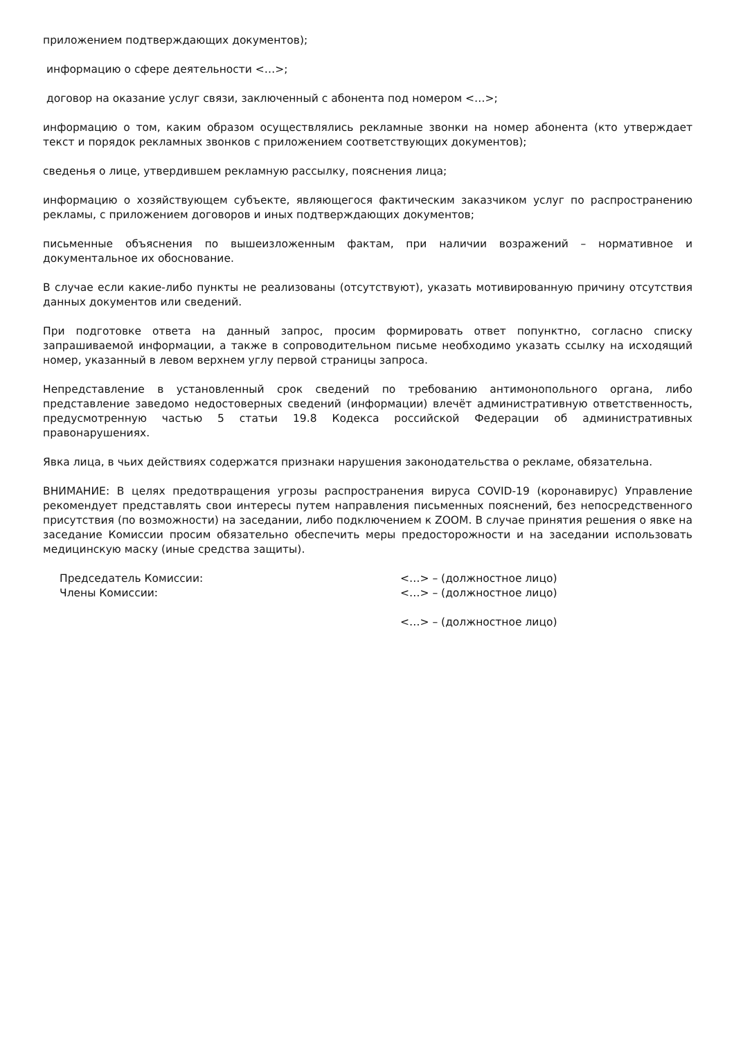приложением подтверждающих документов);
информацию о сфере деятельности <…>;
договор на оказание услуг связи, заключенный с абонента под номером <…>;
информацию о том, каким образом осуществлялись рекламные звонки на номер абонента (кто утверждает текст и порядок рекламных звонков с приложением соответствующих документов);
сведенья о лице, утвердившем рекламную рассылку, пояснения лица;
информацию о хозяйствующем субъекте, являющегося фактическим заказчиком услуг по распространению рекламы, с приложением договоров и иных подтверждающих документов;
письменные объяснения по вышеизложенным фактам, при наличии возражений – нормативное и документальное их обоснование.
В случае если какие-либо пункты не реализованы (отсутствуют), указать мотивированную причину отсутствия данных документов или сведений.
При подготовке ответа на данный запрос, просим формировать ответ попунктно, согласно списку запрашиваемой информации, а также в сопроводительном письме необходимо указать ссылку на исходящий номер, указанный в левом верхнем углу первой страницы запроса.
Непредставление в установленный срок сведений по требованию антимонопольного органа, либо представление заведомо недостоверных сведений (информации) влечёт административную ответственность, предусмотренную частью 5 статьи 19.8 Кодекса российской Федерации об административных правонарушениях.
Явка лица, в чьих действиях содержатся признаки нарушения законодательства о рекламе, обязательна.
ВНИМАНИЕ: В целях предотвращения угрозы распространения вируса COVID-19 (коронавирус) Управление рекомендует представлять свои интересы путем направления письменных пояснений, без непосредственного присутствия (по возможности) на заседании, либо подключением к ZOOM. В случае принятия решения о явке на заседание Комиссии просим обязательно обеспечить меры предосторожности и на заседании использовать медицинскую маску (иные средства защиты).
Председатель Комиссии: <…> – (должностное лицо)
Члены Комиссии: <…> – (должностное лицо)
<…> – (должностное лицо)